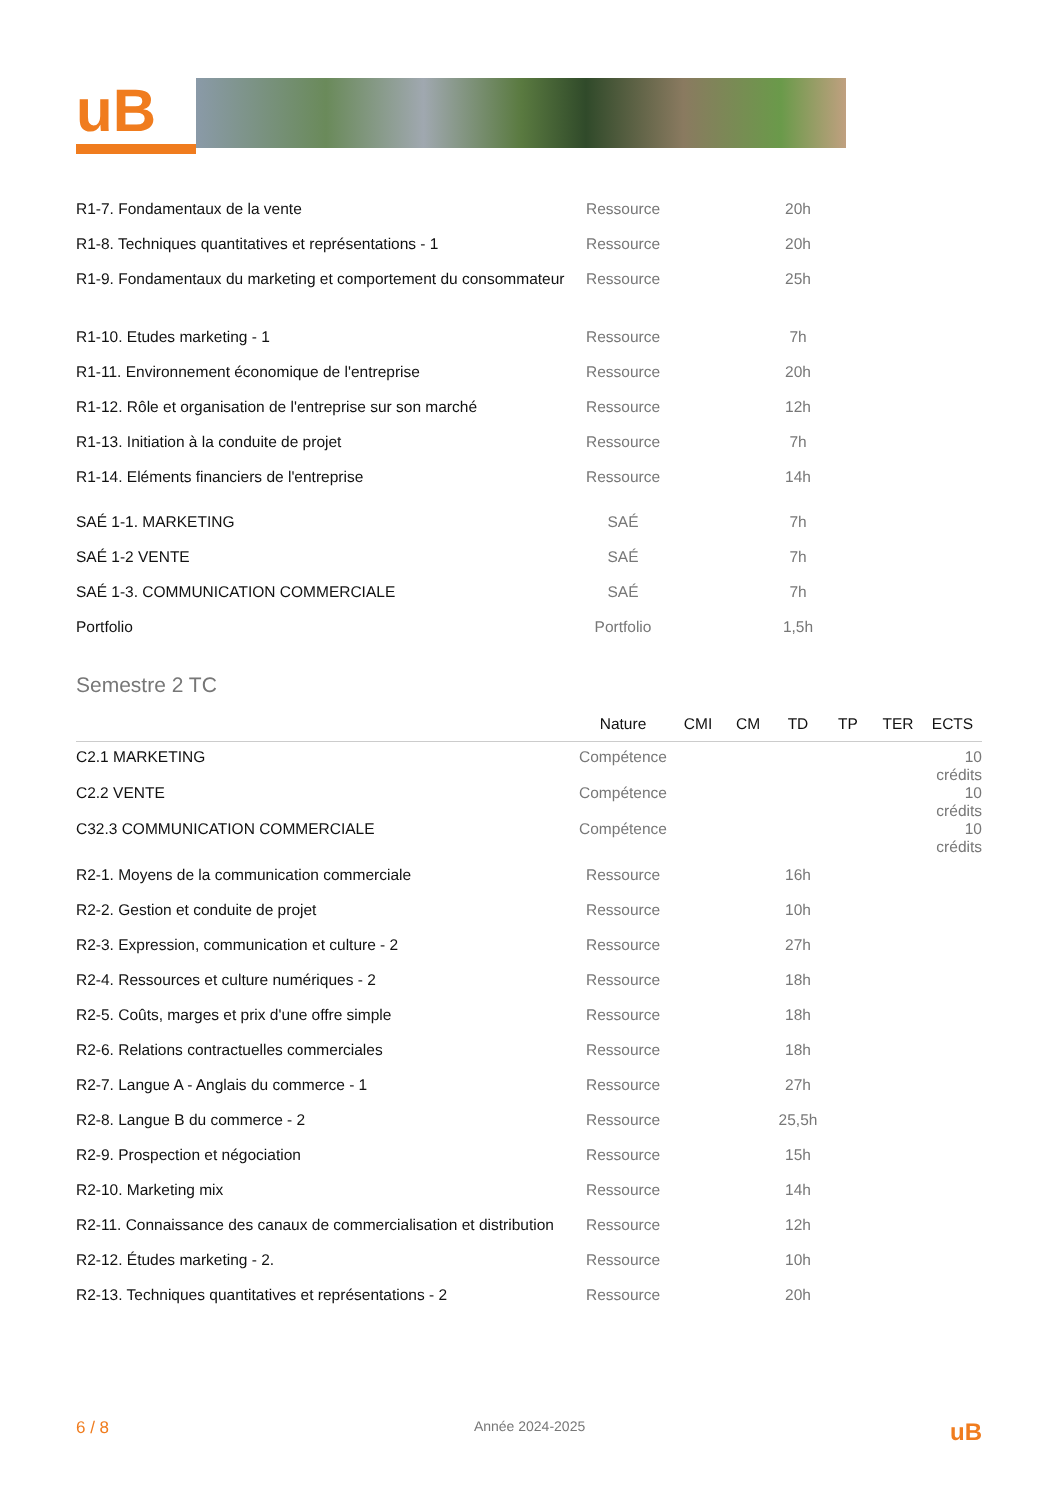uB
| R1-7. Fondamentaux de la vente | Ressource | | | 20h | | | |
| R1-8. Techniques quantitatives et représentations - 1 | Ressource | | | 20h | | | |
| R1-9. Fondamentaux du marketing et comportement du consommateur | Ressource | | | 25h | | | |
| R1-10. Etudes marketing - 1 | Ressource | | | 7h | | | |
| R1-11. Environnement économique de l'entreprise | Ressource | | | 20h | | | |
| R1-12. Rôle et organisation de l'entreprise sur son marché | Ressource | | | 12h | | | |
| R1-13. Initiation à la conduite de projet | Ressource | | | 7h | | | |
| R1-14. Eléments financiers de l'entreprise | Ressource | | | 14h | | | |
| SAÉ 1-1. MARKETING | SAÉ | | | 7h | | | |
| SAÉ 1-2 VENTE | SAÉ | | | 7h | | | |
| SAÉ 1-3. COMMUNICATION COMMERCIALE | SAÉ | | | 7h | | | |
| Portfolio | Portfolio | | | 1,5h | | | |
Semestre 2 TC
| | Nature | CMI | CM | TD | TP | TER | ECTS |
| --- | --- | --- | --- | --- | --- | --- | --- |
| C2.1 MARKETING | Compétence | | | | | | 10 crédits |
| C2.2 VENTE | Compétence | | | | | | 10 crédits |
| C32.3 COMMUNICATION COMMERCIALE | Compétence | | | | | | 10 crédits |
| R2-1. Moyens de la communication commerciale | Ressource | | | 16h | | | |
| R2-2. Gestion et conduite de projet | Ressource | | | 10h | | | |
| R2-3. Expression, communication et culture - 2 | Ressource | | | 27h | | | |
| R2-4. Ressources et culture numériques - 2 | Ressource | | | 18h | | | |
| R2-5. Coûts, marges et prix d'une offre simple | Ressource | | | 18h | | | |
| R2-6. Relations contractuelles commerciales | Ressource | | | 18h | | | |
| R2-7. Langue A - Anglais du commerce - 1 | Ressource | | | 27h | | | |
| R2-8. Langue B du commerce - 2 | Ressource | | | 25,5h | | | |
| R2-9. Prospection et négociation | Ressource | | | 15h | | | |
| R2-10. Marketing mix | Ressource | | | 14h | | | |
| R2-11. Connaissance des canaux de commercialisation et distribution | Ressource | | | 12h | | | |
| R2-12. Études marketing - 2. | Ressource | | | 10h | | | |
| R2-13. Techniques quantitatives et représentations - 2 | Ressource | | | 20h | | | |
6 / 8 Année 2024-2025 uB